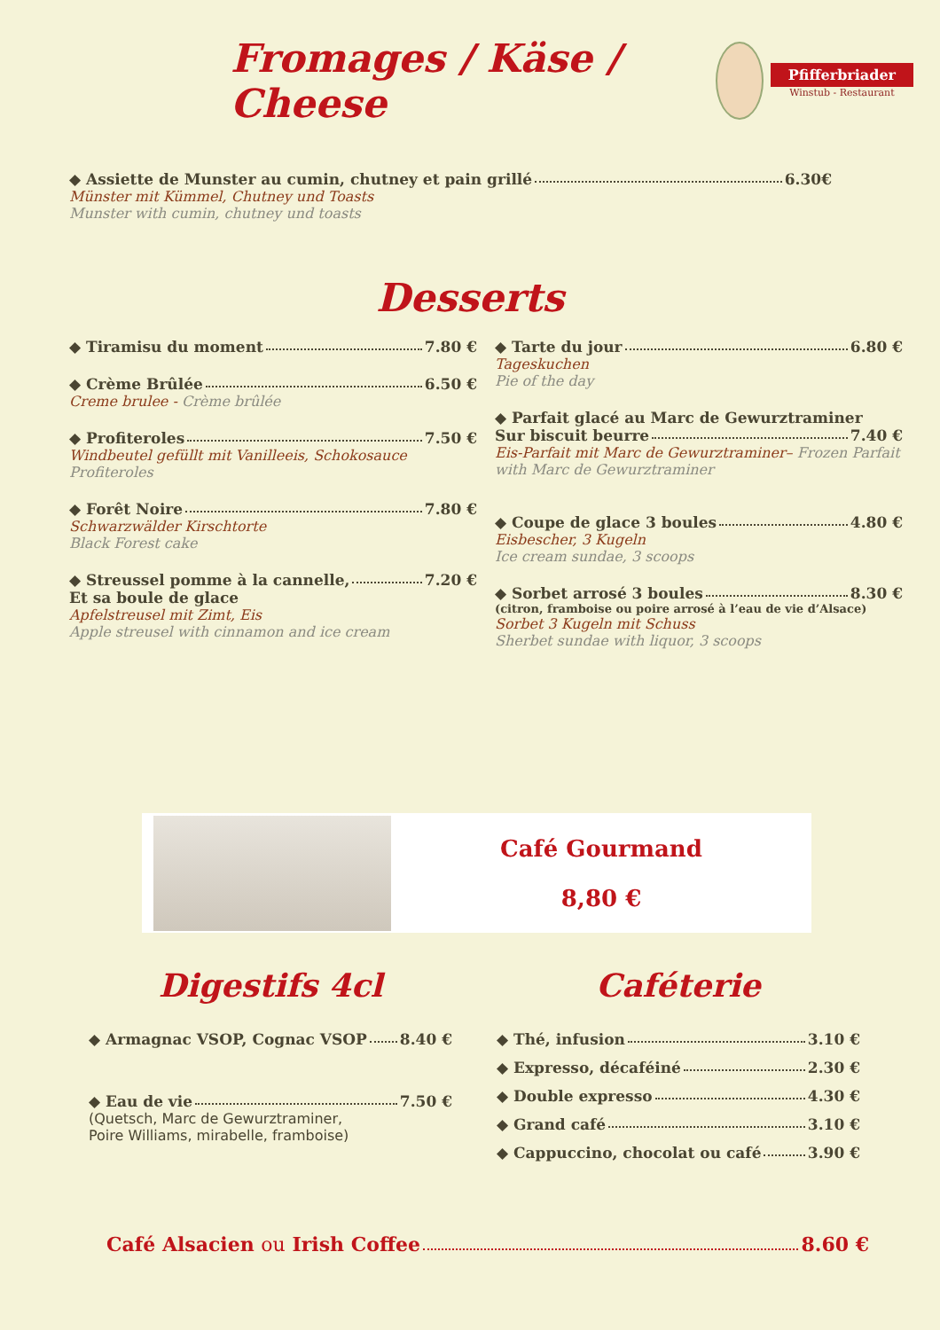Fromages / Käse / Cheese
Pfifferbriader
Winstub - Restaurant
◆ Assiette de Munster au cumin, chutney et pain grillé 6.30€
Münster mit Kümmel, Chutney und Toasts
Munster with cumin, chutney und toasts
Desserts
◆ Tiramisu du moment 7.80 €
◆ Crème Brûlée 6.50 €
Creme brulee - Crème brûlée
◆ Profiteroles 7.50 €
Windbeutel gefüllt mit Vanilleeis, Schokosauce
Profiteroles
◆ Forêt Noire 7.80 €
Schwarzwälder Kirschtorte
Black Forest cake
◆ Streussel pomme à la cannelle, 7.20 €
Et sa boule de glace
Apfelstreusel mit Zimt, Eis
Apple streusel with cinnamon and ice cream
◆ Tarte du jour 6.80 €
Tageskuchen
Pie of the day
◆ Parfait glacé au Marc de Gewurztraminer
Sur biscuit beurre 7.40 €
Eis-Parfait mit Marc de Gewurztraminer– Frozen Parfait with Marc de Gewurztraminer
◆ Coupe de glace 3 boules 4.80 €
Eisbescher, 3 Kugeln
Ice cream sundae, 3 scoops
◆ Sorbet arrosé 3 boules 8.30 €
(citron, framboise ou poire arrosé à l’eau de vie d’Alsace)
Sorbet 3 Kugeln mit Schuss
Sherbet sundae with liquor, 3 scoops
Café Gourmand
8,80 €
Digestifs 4cl
◆ Armagnac VSOP, Cognac VSOP 8.40 €
◆ Eau de vie 7.50 €
(Quetsch, Marc de Gewurztraminer,
Poire Williams, mirabelle, framboise)
Caféterie
◆ Thé, infusion 3.10 €
◆ Expresso, décaféiné 2.30 €
◆ Double expresso 4.30 €
◆ Grand café 3.10 €
◆ Cappuccino, chocolat ou café 3.90 €
Café Alsacien ou Irish Coffee 8.60 €